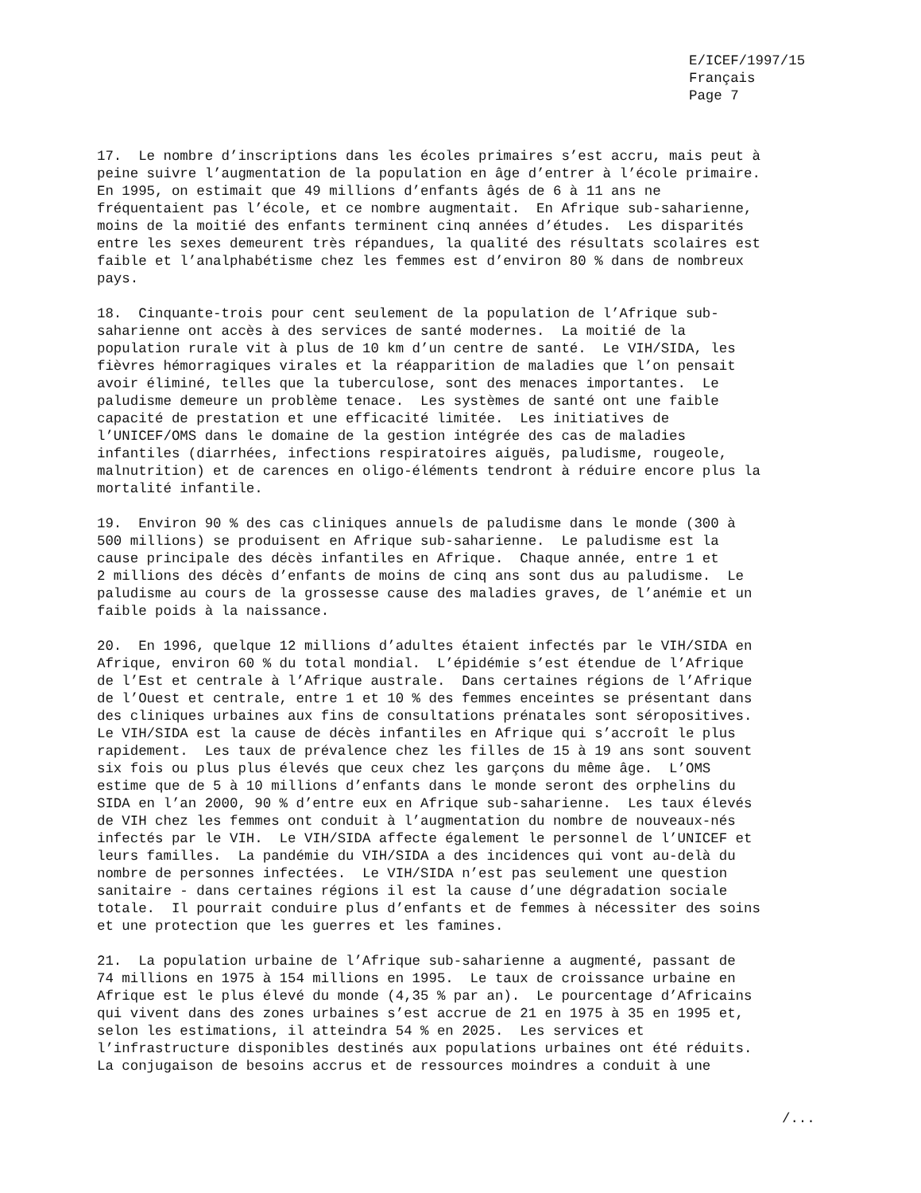E/ICEF/1997/15 Français Page 7
17. Le nombre d’inscriptions dans les écoles primaires s’est accru, mais peut à peine suivre l’augmentation de la population en âge d’entrer à l’école primaire. En 1995, on estimait que 49 millions d’enfants âgés de 6 à 11 ans ne fréquentaient pas l’école, et ce nombre augmentait. En Afrique sub-saharienne, moins de la moitié des enfants terminent cinq années d’études. Les disparités entre les sexes demeurent très répandues, la qualité des résultats scolaires est faible et l’analphabétisme chez les femmes est d’environ 80 % dans de nombreux pays.
18. Cinquante-trois pour cent seulement de la population de l’Afrique sub- saharienne ont accès à des services de santé modernes. La moitié de la population rurale vit à plus de 10 km d’un centre de santé. Le VIH/SIDA, les fièvres hémorragiques virales et la réapparition de maladies que l’on pensait avoir éliminé, telles que la tuberculose, sont des menaces importantes. Le paludisme demeure un problème tenace. Les systèmes de santé ont une faible capacité de prestation et une efficacité limitée. Les initiatives de l’UNICEF/OMS dans le domaine de la gestion intégrée des cas de maladies infantiles (diarrhées, infections respiratoires aiguës, paludisme, rougeole, malnutrition) et de carences en oligo-éléments tendront à réduire encore plus la mortalité infantile.
19. Environ 90 % des cas cliniques annuels de paludisme dans le monde (300 à 500 millions) se produisent en Afrique sub-saharienne. Le paludisme est la cause principale des décès infantiles en Afrique. Chaque année, entre 1 et 2 millions des décès d’enfants de moins de cinq ans sont dus au paludisme. Le paludisme au cours de la grossesse cause des maladies graves, de l’anémie et un faible poids à la naissance.
20. En 1996, quelque 12 millions d’adultes étaient infectés par le VIH/SIDA en Afrique, environ 60 % du total mondial. L’épidémie s’est étendue de l’Afrique de l’Est et centrale à l’Afrique australe. Dans certaines régions de l’Afrique de l’Ouest et centrale, entre 1 et 10 % des femmes enceintes se présentant dans des cliniques urbaines aux fins de consultations prénatales sont séropositives. Le VIH/SIDA est la cause de décès infantiles en Afrique qui s’accroît le plus rapidement. Les taux de prévalence chez les filles de 15 à 19 ans sont souvent six fois ou plus plus élevés que ceux chez les garçons du même âge. L’OMS estime que de 5 à 10 millions d’enfants dans le monde seront des orphelins du SIDA en l’an 2000, 90 % d’entre eux en Afrique sub-saharienne. Les taux élevés de VIH chez les femmes ont conduit à l’augmentation du nombre de nouveaux-nés infectés par le VIH. Le VIH/SIDA affecte également le personnel de l’UNICEF et leurs familles. La pandémie du VIH/SIDA a des incidences qui vont au-delà du nombre de personnes infectées. Le VIH/SIDA n’est pas seulement une question sanitaire - dans certaines régions il est la cause d’une dégradation sociale totale. Il pourrait conduire plus d’enfants et de femmes à nécessiter des soins et une protection que les guerres et les famines.
21. La population urbaine de l’Afrique sub-saharienne a augmenté, passant de 74 millions en 1975 à 154 millions en 1995. Le taux de croissance urbaine en Afrique est le plus élevé du monde (4,35 % par an). Le pourcentage d’Africains qui vivent dans des zones urbaines s’est accrue de 21 en 1975 à 35 en 1995 et, selon les estimations, il atteindra 54 % en 2025. Les services et l’infrastructure disponibles destinés aux populations urbaines ont été réduits. La conjugaison de besoins accrus et de ressources moindres a conduit à une
/...